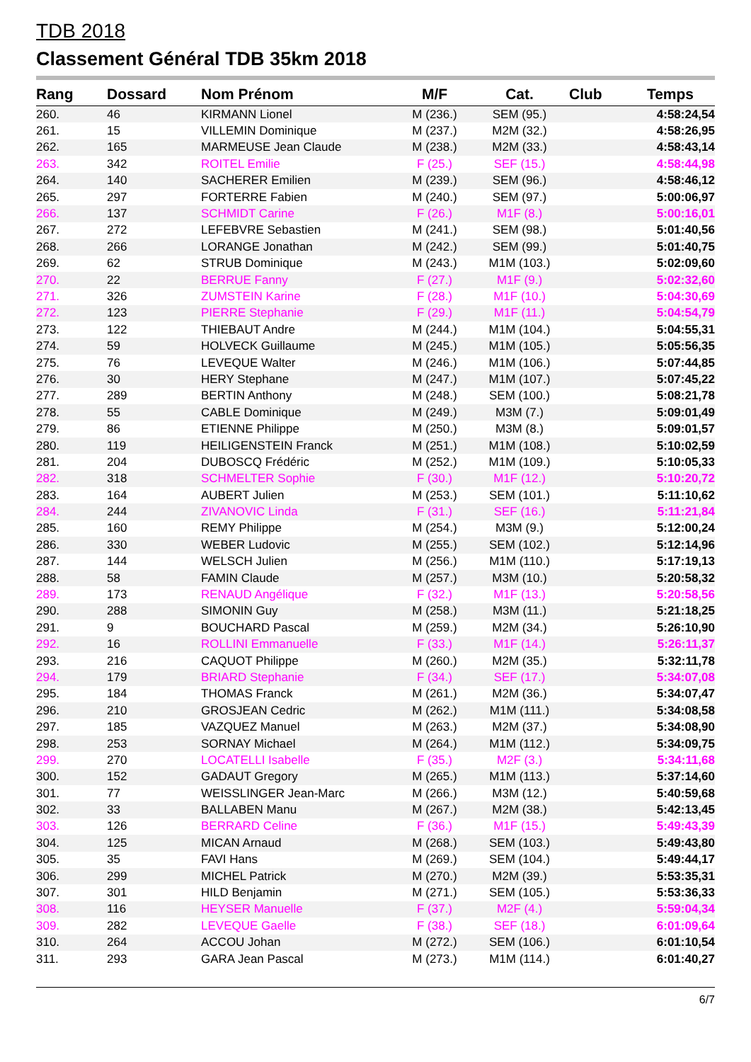TDB 2018
Classement Général TDB 35km 2018
| Rang | Dossard | Nom Prénom | M/F | Cat. | Club | Temps |
| --- | --- | --- | --- | --- | --- | --- |
| 260. | 46 | KIRMANN Lionel | M (236.) | SEM (95.) | | 4:58:24,54 |
| 261. | 15 | VILLEMIN Dominique | M (237.) | M2M (32.) | | 4:58:26,95 |
| 262. | 165 | MARMEUSE Jean Claude | M (238.) | M2M (33.) | | 4:58:43,14 |
| 263. | 342 | ROITEL Emilie | F (25.) | SEF (15.) | | 4:58:44,98 |
| 264. | 140 | SACHERER Emilien | M (239.) | SEM (96.) | | 4:58:46,12 |
| 265. | 297 | FORTERRE Fabien | M (240.) | SEM (97.) | | 5:00:06,97 |
| 266. | 137 | SCHMIDT Carine | F (26.) | M1F (8.) | | 5:00:16,01 |
| 267. | 272 | LEFEBVRE Sebastien | M (241.) | SEM (98.) | | 5:01:40,56 |
| 268. | 266 | LORANGE Jonathan | M (242.) | SEM (99.) | | 5:01:40,75 |
| 269. | 62 | STRUB Dominique | M (243.) | M1M (103.) | | 5:02:09,60 |
| 270. | 22 | BERRUE Fanny | F (27.) | M1F (9.) | | 5:02:32,60 |
| 271. | 326 | ZUMSTEIN Karine | F (28.) | M1F (10.) | | 5:04:30,69 |
| 272. | 123 | PIERRE Stephanie | F (29.) | M1F (11.) | | 5:04:54,79 |
| 273. | 122 | THIEBAUT Andre | M (244.) | M1M (104.) | | 5:04:55,31 |
| 274. | 59 | HOLVECK Guillaume | M (245.) | M1M (105.) | | 5:05:56,35 |
| 275. | 76 | LEVEQUE Walter | M (246.) | M1M (106.) | | 5:07:44,85 |
| 276. | 30 | HERY Stephane | M (247.) | M1M (107.) | | 5:07:45,22 |
| 277. | 289 | BERTIN Anthony | M (248.) | SEM (100.) | | 5:08:21,78 |
| 278. | 55 | CABLE Dominique | M (249.) | M3M (7.) | | 5:09:01,49 |
| 279. | 86 | ETIENNE Philippe | M (250.) | M3M (8.) | | 5:09:01,57 |
| 280. | 119 | HEILIGENSTEIN Franck | M (251.) | M1M (108.) | | 5:10:02,59 |
| 281. | 204 | DUBOSCQ Frédéric | M (252.) | M1M (109.) | | 5:10:05,33 |
| 282. | 318 | SCHMELTER Sophie | F (30.) | M1F (12.) | | 5:10:20,72 |
| 283. | 164 | AUBERT Julien | M (253.) | SEM (101.) | | 5:11:10,62 |
| 284. | 244 | ZIVANOVIC Linda | F (31.) | SEF (16.) | | 5:11:21,84 |
| 285. | 160 | REMY Philippe | M (254.) | M3M (9.) | | 5:12:00,24 |
| 286. | 330 | WEBER Ludovic | M (255.) | SEM (102.) | | 5:12:14,96 |
| 287. | 144 | WELSCH Julien | M (256.) | M1M (110.) | | 5:17:19,13 |
| 288. | 58 | FAMIN Claude | M (257.) | M3M (10.) | | 5:20:58,32 |
| 289. | 173 | RENAUD Angélique | F (32.) | M1F (13.) | | 5:20:58,56 |
| 290. | 288 | SIMONIN Guy | M (258.) | M3M (11.) | | 5:21:18,25 |
| 291. | 9 | BOUCHARD Pascal | M (259.) | M2M (34.) | | 5:26:10,90 |
| 292. | 16 | ROLLINI Emmanuelle | F (33.) | M1F (14.) | | 5:26:11,37 |
| 293. | 216 | CAQUOT Philippe | M (260.) | M2M (35.) | | 5:32:11,78 |
| 294. | 179 | BRIARD Stephanie | F (34.) | SEF (17.) | | 5:34:07,08 |
| 295. | 184 | THOMAS Franck | M (261.) | M2M (36.) | | 5:34:07,47 |
| 296. | 210 | GROSJEAN Cedric | M (262.) | M1M (111.) | | 5:34:08,58 |
| 297. | 185 | VAZQUEZ Manuel | M (263.) | M2M (37.) | | 5:34:08,90 |
| 298. | 253 | SORNAY Michael | M (264.) | M1M (112.) | | 5:34:09,75 |
| 299. | 270 | LOCATELLI Isabelle | F (35.) | M2F (3.) | | 5:34:11,68 |
| 300. | 152 | GADAUT Gregory | M (265.) | M1M (113.) | | 5:37:14,60 |
| 301. | 77 | WEISSLINGER Jean-Marc | M (266.) | M3M (12.) | | 5:40:59,68 |
| 302. | 33 | BALLABEN Manu | M (267.) | M2M (38.) | | 5:42:13,45 |
| 303. | 126 | BERRARD Celine | F (36.) | M1F (15.) | | 5:49:43,39 |
| 304. | 125 | MICAN Arnaud | M (268.) | SEM (103.) | | 5:49:43,80 |
| 305. | 35 | FAVI Hans | M (269.) | SEM (104.) | | 5:49:44,17 |
| 306. | 299 | MICHEL Patrick | M (270.) | M2M (39.) | | 5:53:35,31 |
| 307. | 301 | HILD Benjamin | M (271.) | SEM (105.) | | 5:53:36,33 |
| 308. | 116 | HEYSER Manuelle | F (37.) | M2F (4.) | | 5:59:04,34 |
| 309. | 282 | LEVEQUE Gaelle | F (38.) | SEF (18.) | | 6:01:09,64 |
| 310. | 264 | ACCOU Johan | M (272.) | SEM (106.) | | 6:01:10,54 |
| 311. | 293 | GARA Jean Pascal | M (273.) | M1M (114.) | | 6:01:40,27 |
6/7